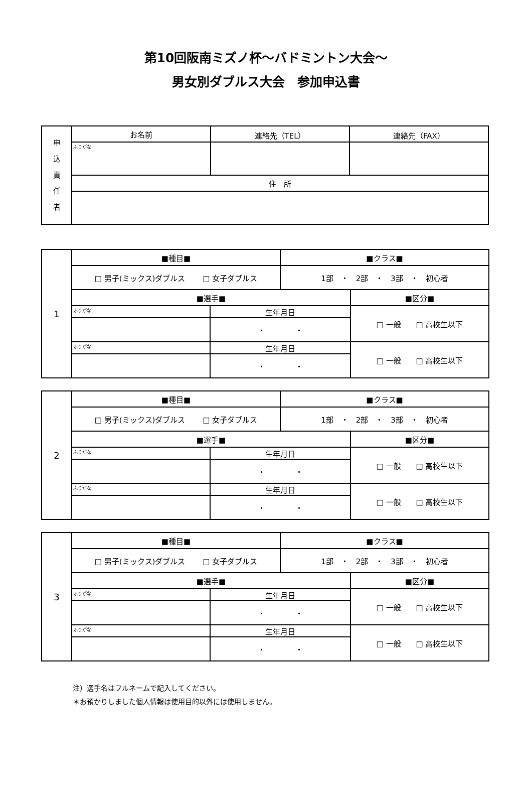第10回阪南ミズノ杯～バドミントン大会～
男女別ダブルス大会　参加申込書
| 申 込 責 任 者 | お名前 | 連絡先（TEL） | 連絡先（FAX） |
| | ふりがな | | |
| | 住 所 | | |
| 1 | ■種目■ | | ■クラス■ | |
| | □ 男子(ミックス)ダブルス □ 女子ダブルス | | 1部 ・ 2部 ・ 3部 ・ 初心者 | |
| | ■選手■ | | | ■区分■ |
| | ふりがな | 生年月日 | | □ 一般 □ 高校生以下 |
| | | ・ ・ | | |
| | ふりがな | 生年月日 | | □ 一般 □ 高校生以下 |
| | | ・ ・ | | |
| 2 | ■種目■ | | ■クラス■ | |
| | □ 男子(ミックス)ダブルス □ 女子ダブルス | | 1部 ・ 2部 ・ 3部 ・ 初心者 | |
| | ■選手■ | | | ■区分■ |
| | ふりがな | 生年月日 | | □ 一般 □ 高校生以下 |
| | | ・ ・ | | |
| | ふりがな | 生年月日 | | □ 一般 □ 高校生以下 |
| | | ・ ・ | | |
| 3 | ■種目■ | | ■クラス■ | |
| | □ 男子(ミックス)ダブルス □ 女子ダブルス | | 1部 ・ 2部 ・ 3部 ・ 初心者 | |
| | ■選手■ | | | ■区分■ |
| | ふりがな | 生年月日 | | □ 一般 □ 高校生以下 |
| | | ・ ・ | | |
| | ふりがな | 生年月日 | | □ 一般 □ 高校生以下 |
| | | ・ ・ | | |
注）選手名はフルネームで記入してください。
＊お預かりしました個人情報は使用目的以外には使用しません。